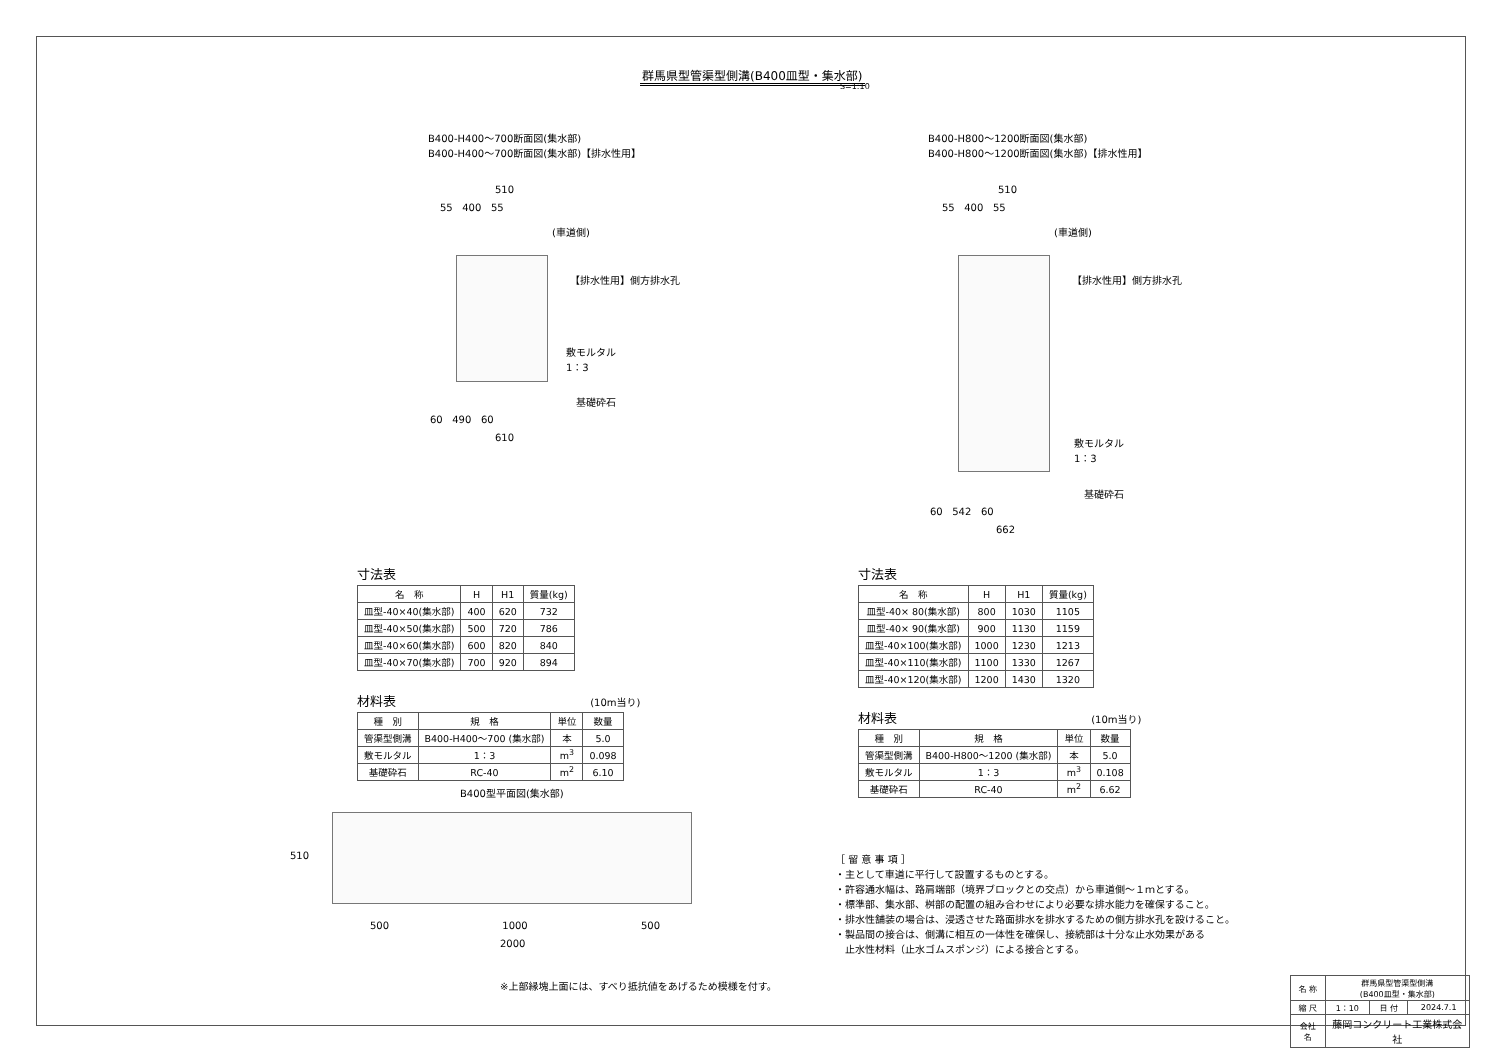群馬県型管渠型側溝(B400皿型・集水部)
S=1:10
B400-H400～700断面図(集水部)
B400-H400～700断面図(集水部)【排水性用】
B400-H800～1200断面図(集水部)
B400-H800～1200断面図(集水部)【排水性用】
510
55 400 55
(車道側)
【排水性用】側方排水孔
敷モルタル
1：3
基礎砕石
60 490 60
610
510
55 400 55
(車道側)
【排水性用】側方排水孔
敷モルタル
1：3
基礎砕石
60 542 60
662
寸法表
| 名 称 | H | H1 | 質量(kg) |
| --- | --- | --- | --- |
| 皿型-40×40(集水部) | 400 | 620 | 732 |
| 皿型-40×50(集水部) | 500 | 720 | 786 |
| 皿型-40×60(集水部) | 600 | 820 | 840 |
| 皿型-40×70(集水部) | 700 | 920 | 894 |
材料表 (10m当り)
| 種 別 | 規 格 | 単位 | 数量 |
| --- | --- | --- | --- |
| 管渠型側溝 | B400-H400～700 (集水部) | 本 | 5.0 |
| 敷モルタル | 1：3 | m<sup>3</sup> | 0.098 |
| 基礎砕石 | RC-40 | m<sup>2</sup> | 6.10 |
寸法表
| 名 称 | H | H1 | 質量(kg) |
| --- | --- | --- | --- |
| 皿型-40× 80(集水部) | 800 | 1030 | 1105 |
| 皿型-40× 90(集水部) | 900 | 1130 | 1159 |
| 皿型-40×100(集水部) | 1000 | 1230 | 1213 |
| 皿型-40×110(集水部) | 1100 | 1330 | 1267 |
| 皿型-40×120(集水部) | 1200 | 1430 | 1320 |
材料表 (10m当り)
| 種 別 | 規 格 | 単位 | 数量 |
| --- | --- | --- | --- |
| 管渠型側溝 | B400-H800～1200 (集水部) | 本 | 5.0 |
| 敷モルタル | 1：3 | m<sup>3</sup> | 0.108 |
| 基礎砕石 | RC-40 | m<sup>2</sup> | 6.62 |
B400型平面図(集水部)
510
500 1000 500
2000
※上部縁塊上面には、すべり抵抗値をあげるため模様を付す。
［ 留 意 事 項 ］
・主として車道に平行して設置するものとする。
・許容通水幅は、路肩端部（境界ブロックとの交点）から車道側～１ｍとする。
・標準部、集水部、桝部の配置の組み合わせにより必要な排水能力を確保すること。
・排水性舗装の場合は、浸透させた路面排水を排水するための側方排水孔を設けること。
・製品間の接合は、側溝に相互の一体性を確保し、接続部は十分な止水効果がある
　止水性材料（止水ゴムスポンジ）による接合とする。
| 名 称 | 群馬県型管渠型側溝 (B400皿型・集水部) | | |
| 縮 尺 | 1：10 | 日 付 | 2024.7.1 |
| 会社名 | 藤岡コンクリート工業株式会社 | | |